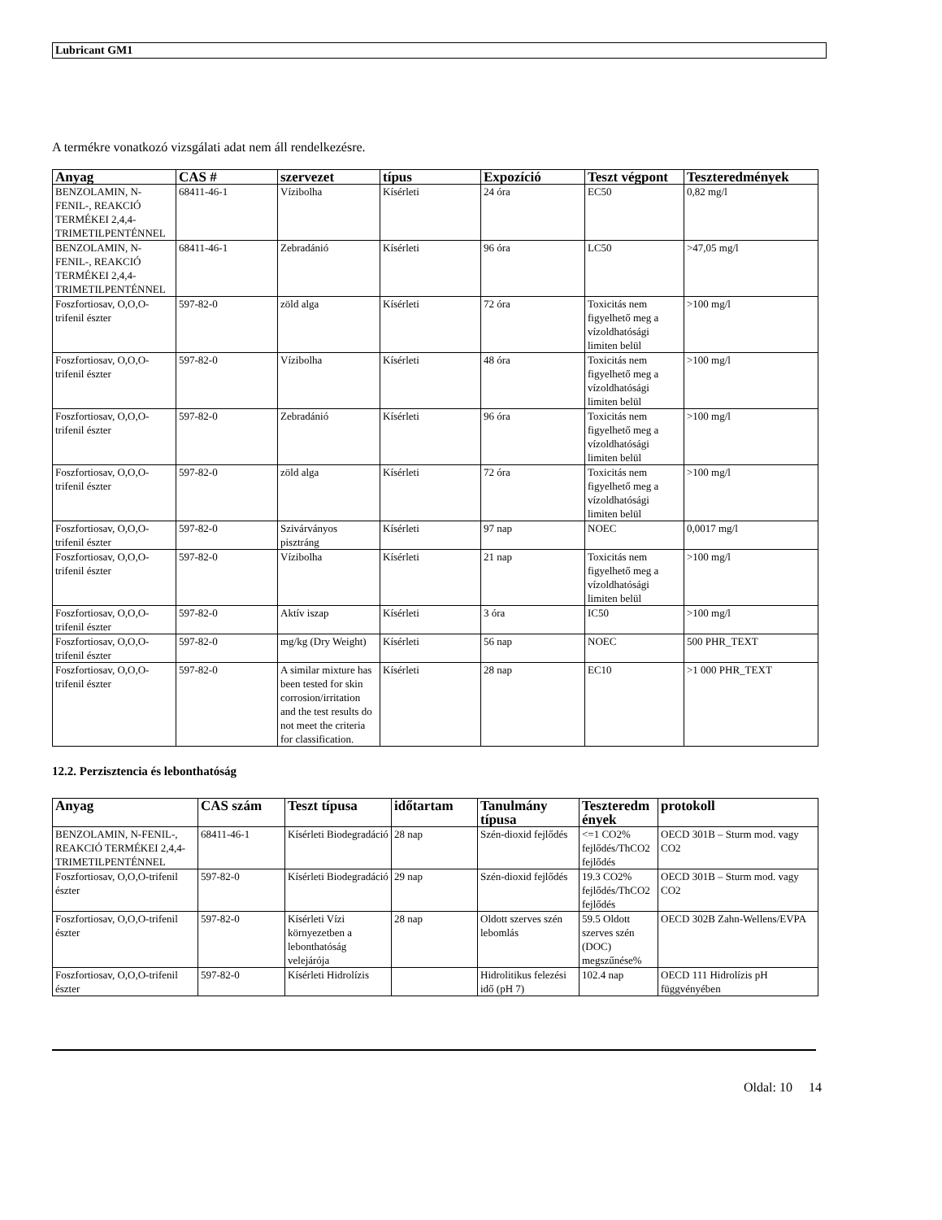Lubricant GM1
A termékre vonatkozó vizsgálati adat nem áll rendelkezésre.
| Anyag | CAS # | szervezet | típus | Expozíció | Teszt végpont | Teszteredmények |
| --- | --- | --- | --- | --- | --- | --- |
| BENZOLAMIN, N-FENIL-, REAKCIÓ TERMÉKEI 2,4,4-TRIMETILPENTÉNNEL | 68411-46-1 | Vízibolha | Kísérleti | 24 óra | EC50 | 0,82 mg/l |
| BENZOLAMIN, N-FENIL-, REAKCIÓ TERMÉKEI 2,4,4-TRIMETILPENTÉNNEL | 68411-46-1 | Zebradánió | Kísérleti | 96 óra | LC50 | >47,05 mg/l |
| Foszfortiosav, O,O,O-trifenil észter | 597-82-0 | zöld alga | Kísérleti | 72 óra | Toxicitás nem figyelhető meg a vízoldhatósági limiten belül | >100 mg/l |
| Foszfortiosav, O,O,O-trifenil észter | 597-82-0 | Vízibolha | Kísérleti | 48 óra | Toxicitás nem figyelhető meg a vízoldhatósági limiten belül | >100 mg/l |
| Foszfortiosav, O,O,O-trifenil észter | 597-82-0 | Zebradánió | Kísérleti | 96 óra | Toxicitás nem figyelhető meg a vízoldhatósági limiten belül | >100 mg/l |
| Foszfortiosav, O,O,O-trifenil észter | 597-82-0 | zöld alga | Kísérleti | 72 óra | Toxicitás nem figyelhető meg a vízoldhatósági limiten belül | >100 mg/l |
| Foszfortiosav, O,O,O-trifenil észter | 597-82-0 | Szivárványos pisztráng | Kísérleti | 97 nap | NOEC | 0,0017 mg/l |
| Foszfortiosav, O,O,O-trifenil észter | 597-82-0 | Vízibolha | Kísérleti | 21 nap | Toxicitás nem figyelhető meg a vízoldhatósági limiten belül | >100 mg/l |
| Foszfortiosav, O,O,O-trifenil észter | 597-82-0 | Aktív iszap | Kísérleti | 3 óra | IC50 | >100 mg/l |
| Foszfortiosav, O,O,O-trifenil észter | 597-82-0 | mg/kg (Dry Weight) | Kísérleti | 56 nap | NOEC | 500 PHR_TEXT |
| Foszfortiosav, O,O,O-trifenil észter | 597-82-0 | A similar mixture has been tested for skin corrosion/irritation and the test results do not meet the criteria for classification. | Kísérleti | 28 nap | EC10 | >1 000 PHR_TEXT |
12.2. Perzisztencia és lebonthatóság
| Anyag | CAS szám | Teszt típusa | időtartam | Tanulmány típusa | Teszteredm ények | protokoll |
| --- | --- | --- | --- | --- | --- | --- |
| BENZOLAMIN, N-FENIL-, REAKCIÓ TERMÉKEI 2,4,4-TRIMETILPENTÉNNEL | 68411-46-1 | Kísérleti Biodegradáció | 28 nap | Szén-dioxid fejlődés | <=1 CO2% fejlődés/ThCO2 fejlődés | OECD 301B – Sturm mod. vagy CO2 |
| Foszfortiosav, O,O,O-trifenil észter | 597-82-0 | Kísérleti Biodegradáció | 29 nap | Szén-dioxid fejlődés | 19.3 CO2% fejlődés/ThCO2 fejlődés | OECD 301B – Sturm mod. vagy CO2 |
| Foszfortiosav, O,O,O-trifenil észter | 597-82-0 | Kísérleti Vízi környezetben a lebonthatóság velejárója | 28 nap | Oldott szerves szén lebomlás | 59.5 Oldott szerves szén (DOC) megszűnése% | OECD 302B Zahn-Wellens/EVPA |
| Foszfortiosav, O,O,O-trifenil észter | 597-82-0 | Kísérleti Hidrolízis | | Hidrolitikus felezési idő (pH 7) | 102.4 nap | OECD 111 Hidrolízis pH függvényében |
Oldal: 10 14